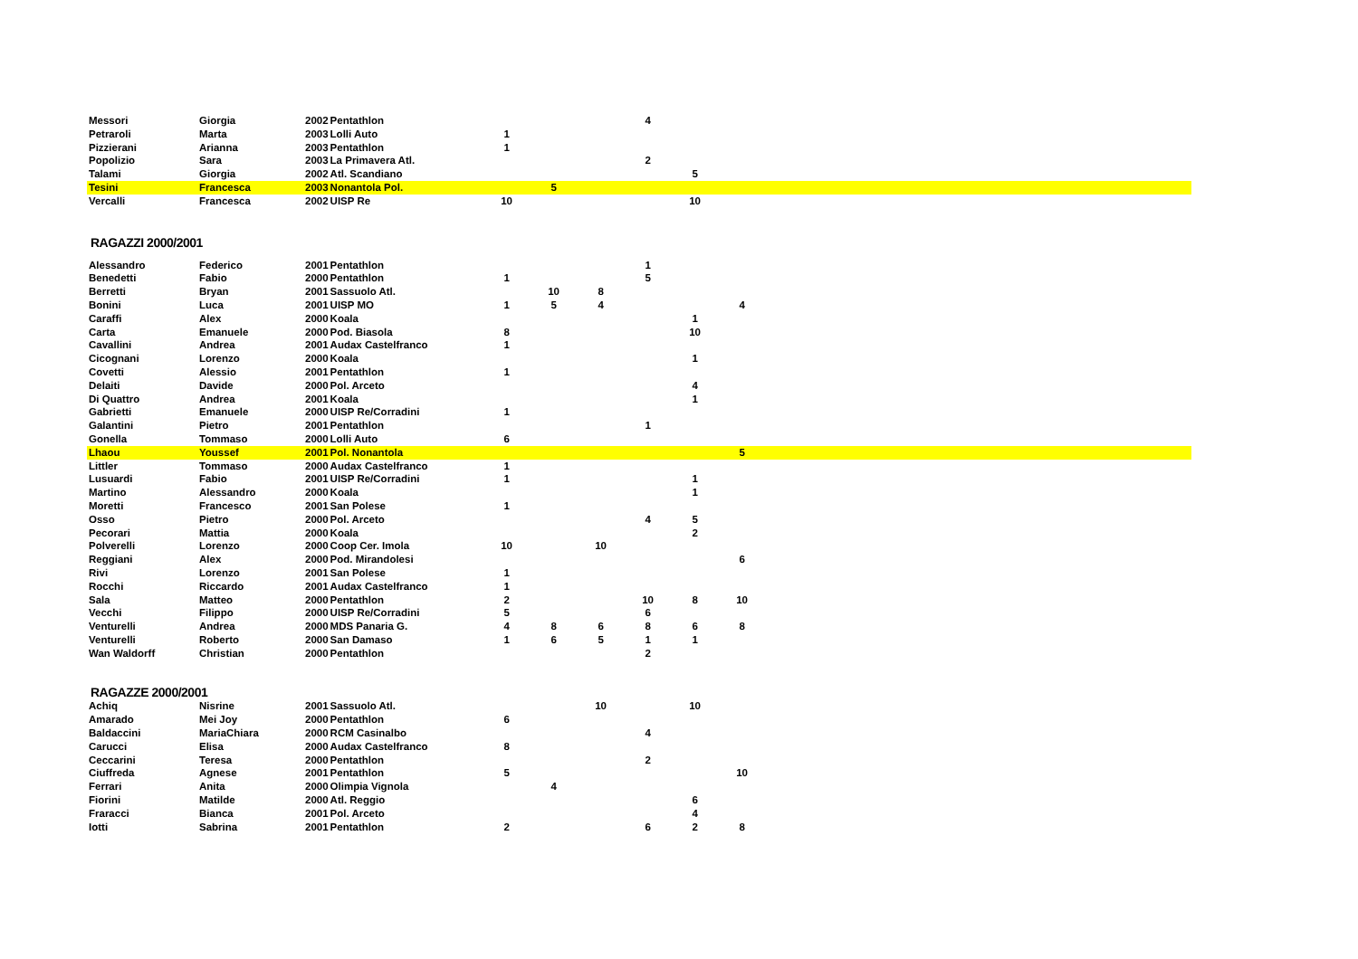| Messori | Giorgia | 2002 | Pentathlon | | | | 4 | | | |
| Petraroli | Marta | 2003 | Lolli Auto | 1 | | | | | | |
| Pizzierani | Arianna | 2003 | Pentathlon | 1 | | | | | | |
| Popolizio | Sara | 2003 | La Primavera Atl. | | | | 2 | | | |
| Talami | Giorgia | 2002 | Atl. Scandiano | | | | | 5 | | |
| Tesini | Francesca | 2003 | Nonantola Pol. | | 5 | | | | | |
| Vercalli | Francesca | 2002 | UISP Re | 10 | | | | 10 | | |
RAGAZZI 2000/2001
| Alessandro | Federico | 2001 | Pentathlon | | | | 1 | | | |
| Benedetti | Fabio | 2000 | Pentathlon | 1 | | | 5 | | | |
| Berretti | Bryan | 2001 | Sassuolo Atl. | | 10 | 8 | | | | |
| Bonini | Luca | 2001 | UISP MO | 1 | 5 | 4 | | | 4 | |
| Caraffi | Alex | 2000 | Koala | | | | | 1 | | |
| Carta | Emanuele | 2000 | Pod. Biasola | 8 | | | | 10 | | |
| Cavallini | Andrea | 2001 | Audax Castelfranco | 1 | | | | | | |
| Cicognani | Lorenzo | 2000 | Koala | | | | | 1 | | |
| Covetti | Alessio | 2001 | Pentathlon | 1 | | | | | | |
| Delaiti | Davide | 2000 | Pol. Arceto | | | | | 4 | | |
| Di Quattro | Andrea | 2001 | Koala | | | | | 1 | | |
| Gabrietti | Emanuele | 2000 | UISP Re/Corradini | 1 | | | | | | |
| Galantini | Pietro | 2001 | Pentathlon | | | | 1 | | | |
| Gonella | Tommaso | 2000 | Lolli Auto | 6 | | | | | | |
| Lhaou | Youssef | 2001 | Pol. Nonantola | | | | | | 5 | |
| Littler | Tommaso | 2000 | Audax Castelfranco | 1 | | | | | | |
| Lusuardi | Fabio | 2001 | UISP Re/Corradini | 1 | | | | 1 | | |
| Martino | Alessandro | 2000 | Koala | | | | | 1 | | |
| Moretti | Francesco | 2001 | San Polese | 1 | | | | | | |
| Osso | Pietro | 2000 | Pol. Arceto | | | | 4 | 5 | | |
| Pecorari | Mattia | 2000 | Koala | | | | | 2 | | |
| Polverelli | Lorenzo | 2000 | Coop Cer. Imola | 10 | | 10 | | | | |
| Reggiani | Alex | 2000 | Pod. Mirandolesi | | | | | | 6 | |
| Rivi | Lorenzo | 2001 | San Polese | 1 | | | | | | |
| Rocchi | Riccardo | 2001 | Audax Castelfranco | 1 | | | | | | |
| Sala | Matteo | 2000 | Pentathlon | 2 | | | 10 | 8 | 10 | |
| Vecchi | Filippo | 2000 | UISP Re/Corradini | 5 | | | 6 | | | |
| Venturelli | Andrea | 2000 | MDS Panaria G. | 4 | 8 | 6 | 8 | 6 | 8 | |
| Venturelli | Roberto | 2000 | San Damaso | 1 | 6 | 5 | 1 | 1 | | |
| Wan Waldorff | Christian | 2000 | Pentathlon | | | | 2 | | | |
RAGAZZE 2000/2001
| Achiq | Nisrine | 2001 | Sassuolo Atl. | | | 10 | | 10 | | |
| Amarado | Mei Joy | 2000 | Pentathlon | 6 | | | | | | |
| Baldaccini | MariaChiara | 2000 | RCM Casinalbo | | | | 4 | | | |
| Carucci | Elisa | 2000 | Audax Castelfranco | 8 | | | | | | |
| Ceccarini | Teresa | 2000 | Pentathlon | | | | 2 | | | |
| Ciuffreda | Agnese | 2001 | Pentathlon | 5 | | | | | 10 | |
| Ferrari | Anita | 2000 | Olimpia Vignola | | 4 | | | | | |
| Fiorini | Matilde | 2000 | Atl. Reggio | | | | | 6 | | |
| Fraracci | Bianca | 2001 | Pol. Arceto | | | | | 4 | | |
| Iotti | Sabrina | 2001 | Pentathlon | 2 | | | 6 | 2 | 8 | |